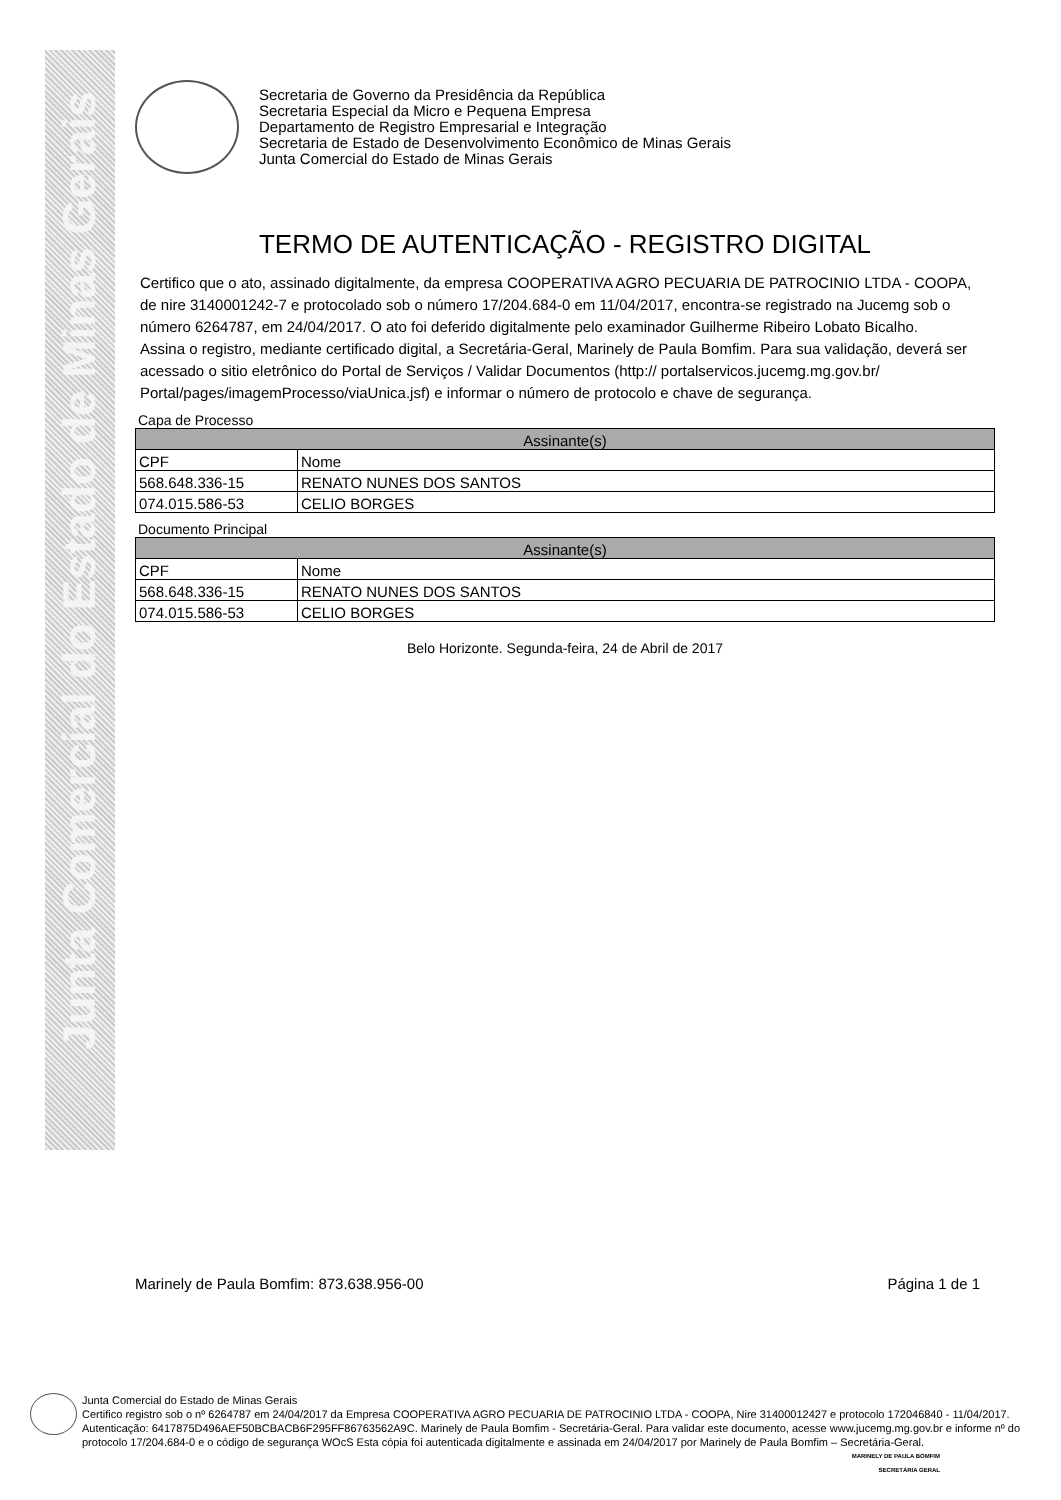Junta Comercial do Estado de Minas Gerais
Secretaria de Governo da Presidência da República
Secretaria Especial da Micro e Pequena Empresa
Departamento de Registro Empresarial e Integração
Secretaria de Estado de Desenvolvimento Econômico de Minas Gerais
Junta Comercial do Estado de Minas Gerais
TERMO DE AUTENTICAÇÃO - REGISTRO DIGITAL
Certifico que o ato, assinado digitalmente, da empresa COOPERATIVA AGRO PECUARIA DE PATROCINIO LTDA - COOPA, de nire 3140001242-7 e protocolado sob o número 17/204.684-0 em 11/04/2017, encontra-se registrado na Jucemg sob o número 6264787, em 24/04/2017. O ato foi deferido digitalmente pelo examinador Guilherme Ribeiro Lobato Bicalho.
Assina o registro, mediante certificado digital, a Secretária-Geral, Marinely de Paula Bomfim. Para sua validação, deverá ser acessado o sitio eletrônico do Portal de Serviços / Validar Documentos (http:// portalservicos.jucemg.mg.gov.br/ Portal/pages/imagemProcesso/viaUnica.jsf) e informar o número de protocolo e chave de segurança.
Capa de Processo
| Assinante(s) | |
| --- | --- |
| CPF | Nome |
| 568.648.336-15 | RENATO NUNES DOS SANTOS |
| 074.015.586-53 | CELIO BORGES |
Documento Principal
| Assinante(s) | |
| --- | --- |
| CPF | Nome |
| 568.648.336-15 | RENATO NUNES DOS SANTOS |
| 074.015.586-53 | CELIO BORGES |
Belo Horizonte. Segunda-feira, 24 de Abril de 2017
Marinely de Paula Bomfim: 873.638.956-00 Página 1 de 1
Junta Comercial do Estado de Minas Gerais
Certifico registro sob o nº 6264787 em 24/04/2017 da Empresa COOPERATIVA AGRO PECUARIA DE PATROCINIO LTDA - COOPA, Nire 31400012427 e protocolo 172046840 - 11/04/2017. Autenticação: 6417875D496AEF50BCBACB6F295FF86763562A9C. Marinely de Paula Bomfim - Secretária-Geral. Para validar este documento, acesse www.jucemg.mg.gov.br e informe nº do protocolo 17/204.684-0 e o código de segurança WOcS Esta cópia foi autenticada digitalmente e assinada em 24/04/2017 por Marinely de Paula Bomfim – Secretária-Geral.
MARINELY DE PAULA BOMFIM
SECRETÁRIA GERAL